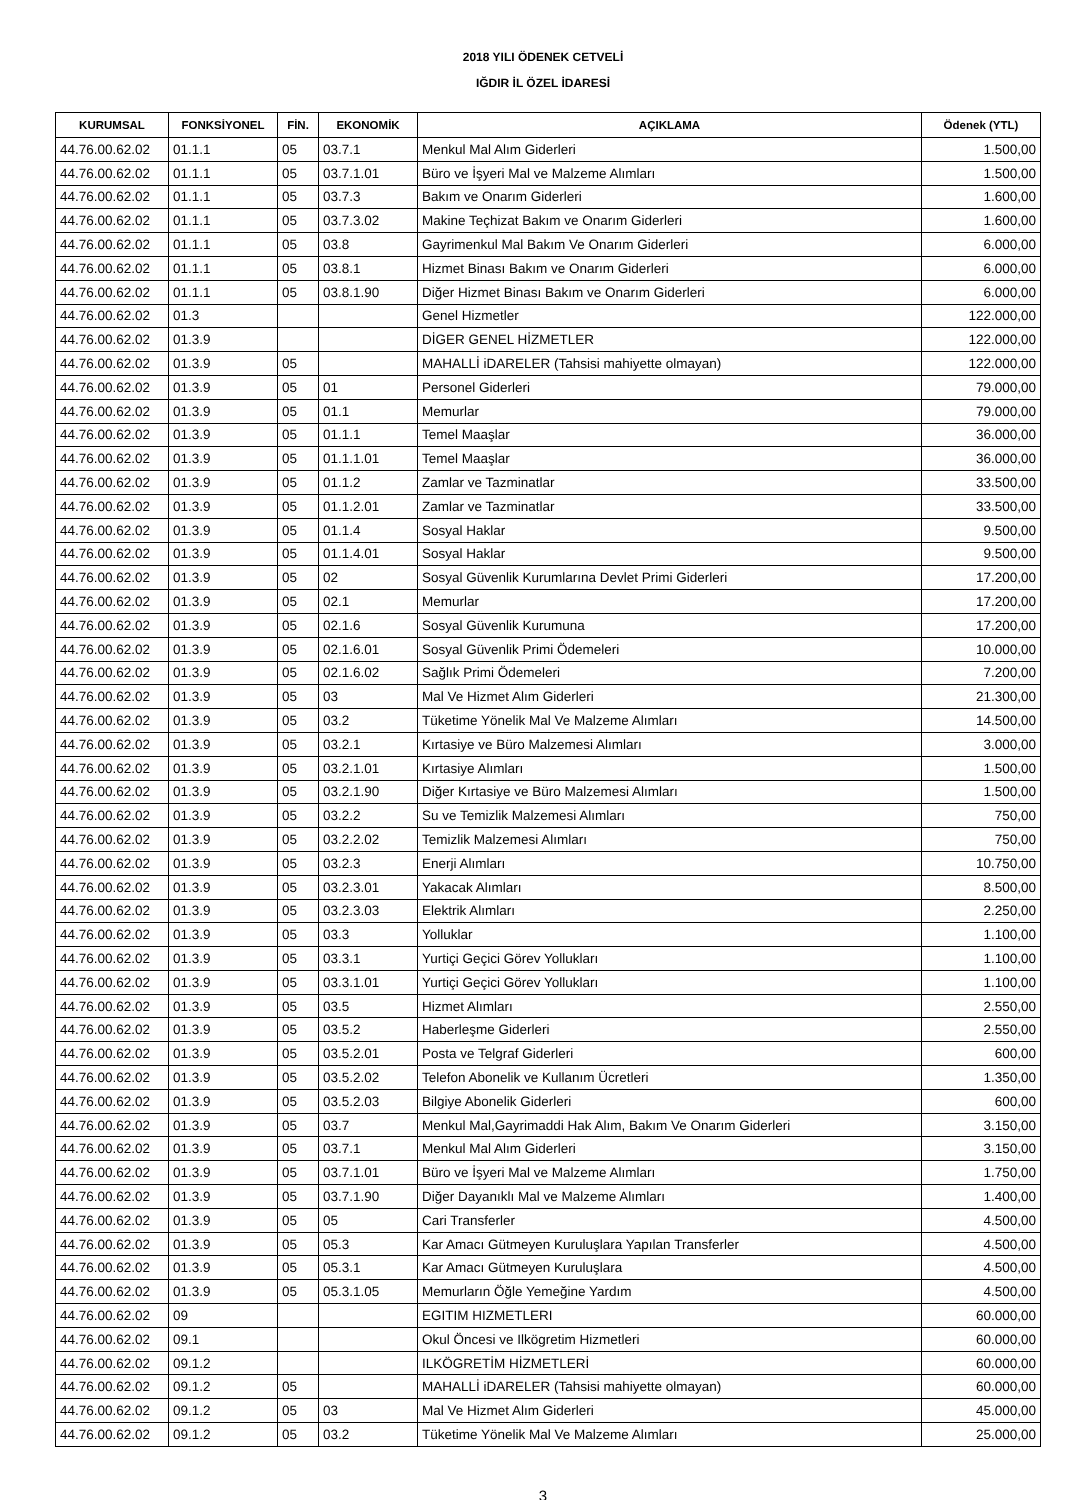2018 YILI ÖDENEK CETVELİ
IĞDIR İL ÖZEL İDARESİ
| KURUMSAL | FONKSİYONEL | FİN. | EKONOMİK | AÇIKLAMA | Ödenek (YTL) |
| --- | --- | --- | --- | --- | --- |
| 44.76.00.62.02 | 01.1.1 | 05 | 03.7.1 | Menkul Mal Alım Giderleri | 1.500,00 |
| 44.76.00.62.02 | 01.1.1 | 05 | 03.7.1.01 | Büro ve İşyeri Mal ve Malzeme Alımları | 1.500,00 |
| 44.76.00.62.02 | 01.1.1 | 05 | 03.7.3 | Bakım ve Onarım Giderleri | 1.600,00 |
| 44.76.00.62.02 | 01.1.1 | 05 | 03.7.3.02 | Makine Teçhizat Bakım ve Onarım Giderleri | 1.600,00 |
| 44.76.00.62.02 | 01.1.1 | 05 | 03.8 | Gayrimenkul Mal Bakım Ve Onarım Giderleri | 6.000,00 |
| 44.76.00.62.02 | 01.1.1 | 05 | 03.8.1 | Hizmet Binası Bakım ve Onarım Giderleri | 6.000,00 |
| 44.76.00.62.02 | 01.1.1 | 05 | 03.8.1.90 | Diğer Hizmet Binası Bakım ve Onarım Giderleri | 6.000,00 |
| 44.76.00.62.02 | 01.3 | | | Genel Hizmetler | 122.000,00 |
| 44.76.00.62.02 | 01.3.9 | | | DİGER GENEL HİZMETLER | 122.000,00 |
| 44.76.00.62.02 | 01.3.9 | 05 | | MAHALLİ iDARELER (Tahsisi mahiyette olmayan) | 122.000,00 |
| 44.76.00.62.02 | 01.3.9 | 05 | 01 | Personel Giderleri | 79.000,00 |
| 44.76.00.62.02 | 01.3.9 | 05 | 01.1 | Memurlar | 79.000,00 |
| 44.76.00.62.02 | 01.3.9 | 05 | 01.1.1 | Temel Maaşlar | 36.000,00 |
| 44.76.00.62.02 | 01.3.9 | 05 | 01.1.1.01 | Temel Maaşlar | 36.000,00 |
| 44.76.00.62.02 | 01.3.9 | 05 | 01.1.2 | Zamlar ve Tazminatlar | 33.500,00 |
| 44.76.00.62.02 | 01.3.9 | 05 | 01.1.2.01 | Zamlar ve Tazminatlar | 33.500,00 |
| 44.76.00.62.02 | 01.3.9 | 05 | 01.1.4 | Sosyal Haklar | 9.500,00 |
| 44.76.00.62.02 | 01.3.9 | 05 | 01.1.4.01 | Sosyal Haklar | 9.500,00 |
| 44.76.00.62.02 | 01.3.9 | 05 | 02 | Sosyal Güvenlik Kurumlarına Devlet Primi Giderleri | 17.200,00 |
| 44.76.00.62.02 | 01.3.9 | 05 | 02.1 | Memurlar | 17.200,00 |
| 44.76.00.62.02 | 01.3.9 | 05 | 02.1.6 | Sosyal Güvenlik Kurumuna | 17.200,00 |
| 44.76.00.62.02 | 01.3.9 | 05 | 02.1.6.01 | Sosyal Güvenlik Primi Ödemeleri | 10.000,00 |
| 44.76.00.62.02 | 01.3.9 | 05 | 02.1.6.02 | Sağlık Primi Ödemeleri | 7.200,00 |
| 44.76.00.62.02 | 01.3.9 | 05 | 03 | Mal Ve Hizmet Alım Giderleri | 21.300,00 |
| 44.76.00.62.02 | 01.3.9 | 05 | 03.2 | Tüketime Yönelik Mal Ve Malzeme Alımları | 14.500,00 |
| 44.76.00.62.02 | 01.3.9 | 05 | 03.2.1 | Kırtasiye ve Büro Malzemesi Alımları | 3.000,00 |
| 44.76.00.62.02 | 01.3.9 | 05 | 03.2.1.01 | Kırtasiye Alımları | 1.500,00 |
| 44.76.00.62.02 | 01.3.9 | 05 | 03.2.1.90 | Diğer Kırtasiye ve Büro Malzemesi Alımları | 1.500,00 |
| 44.76.00.62.02 | 01.3.9 | 05 | 03.2.2 | Su ve Temizlik Malzemesi Alımları | 750,00 |
| 44.76.00.62.02 | 01.3.9 | 05 | 03.2.2.02 | Temizlik Malzemesi Alımları | 750,00 |
| 44.76.00.62.02 | 01.3.9 | 05 | 03.2.3 | Enerji Alımları | 10.750,00 |
| 44.76.00.62.02 | 01.3.9 | 05 | 03.2.3.01 | Yakacak Alımları | 8.500,00 |
| 44.76.00.62.02 | 01.3.9 | 05 | 03.2.3.03 | Elektrik Alımları | 2.250,00 |
| 44.76.00.62.02 | 01.3.9 | 05 | 03.3 | Yolluklar | 1.100,00 |
| 44.76.00.62.02 | 01.3.9 | 05 | 03.3.1 | Yurtiçi Geçici Görev Yollukları | 1.100,00 |
| 44.76.00.62.02 | 01.3.9 | 05 | 03.3.1.01 | Yurtiçi Geçici Görev Yollukları | 1.100,00 |
| 44.76.00.62.02 | 01.3.9 | 05 | 03.5 | Hizmet Alımları | 2.550,00 |
| 44.76.00.62.02 | 01.3.9 | 05 | 03.5.2 | Haberleşme Giderleri | 2.550,00 |
| 44.76.00.62.02 | 01.3.9 | 05 | 03.5.2.01 | Posta ve Telgraf Giderleri | 600,00 |
| 44.76.00.62.02 | 01.3.9 | 05 | 03.5.2.02 | Telefon Abonelik ve Kullanım Ücretleri | 1.350,00 |
| 44.76.00.62.02 | 01.3.9 | 05 | 03.5.2.03 | Bilgiye Abonelik Giderleri | 600,00 |
| 44.76.00.62.02 | 01.3.9 | 05 | 03.7 | Menkul Mal,Gayrimaddi Hak Alım, Bakım Ve Onarım Giderleri | 3.150,00 |
| 44.76.00.62.02 | 01.3.9 | 05 | 03.7.1 | Menkul Mal Alım Giderleri | 3.150,00 |
| 44.76.00.62.02 | 01.3.9 | 05 | 03.7.1.01 | Büro ve İşyeri Mal ve Malzeme Alımları | 1.750,00 |
| 44.76.00.62.02 | 01.3.9 | 05 | 03.7.1.90 | Diğer Dayanıklı Mal ve Malzeme Alımları | 1.400,00 |
| 44.76.00.62.02 | 01.3.9 | 05 | 05 | Cari Transferler | 4.500,00 |
| 44.76.00.62.02 | 01.3.9 | 05 | 05.3 | Kar Amacı Gütmeyen Kuruluşlara Yapılan Transferler | 4.500,00 |
| 44.76.00.62.02 | 01.3.9 | 05 | 05.3.1 | Kar Amacı Gütmeyen Kuruluşlara | 4.500,00 |
| 44.76.00.62.02 | 01.3.9 | 05 | 05.3.1.05 | Memurların Öğle Yemeğine Yardım | 4.500,00 |
| 44.76.00.62.02 | 09 | | | EGITIM HIZMETLERI | 60.000,00 |
| 44.76.00.62.02 | 09.1 | | | Okul Öncesi ve Ilkögretim Hizmetleri | 60.000,00 |
| 44.76.00.62.02 | 09.1.2 | | | ILKÖGRETİM HİZMETLERİ | 60.000,00 |
| 44.76.00.62.02 | 09.1.2 | 05 | | MAHALLİ iDARELER (Tahsisi mahiyette olmayan) | 60.000,00 |
| 44.76.00.62.02 | 09.1.2 | 05 | 03 | Mal Ve Hizmet Alım Giderleri | 45.000,00 |
| 44.76.00.62.02 | 09.1.2 | 05 | 03.2 | Tüketime Yönelik Mal Ve Malzeme Alımları | 25.000,00 |
3